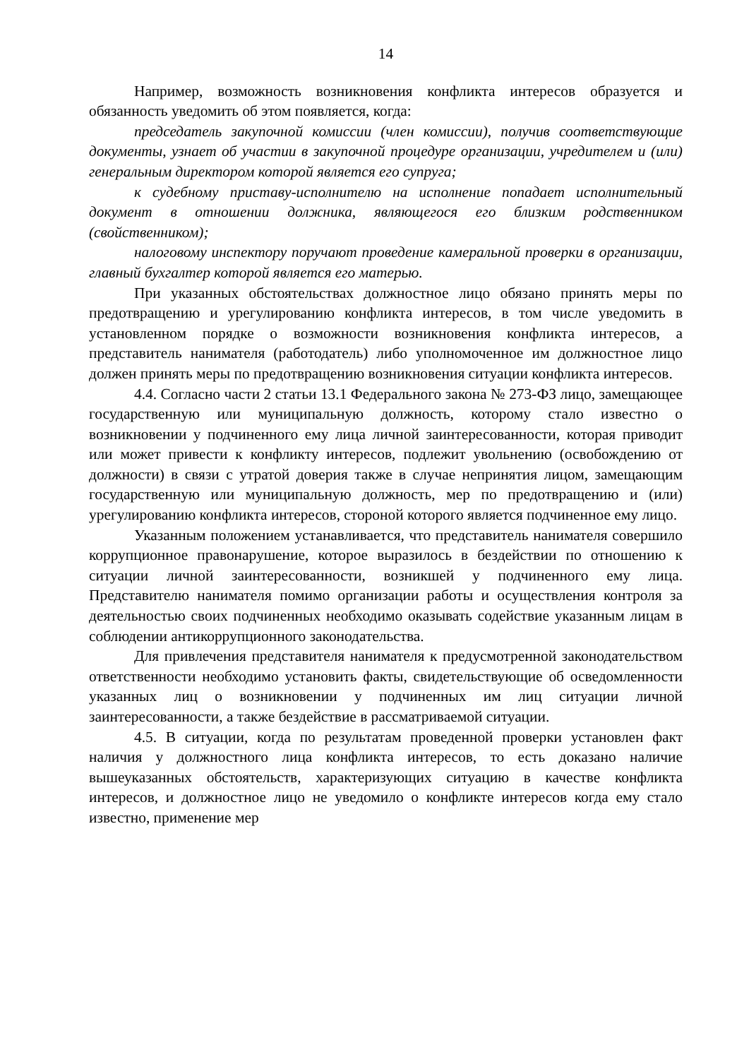14
Например, возможность возникновения конфликта интересов образуется и обязанность уведомить об этом появляется, когда:
председатель закупочной комиссии (член комиссии), получив соответствующие документы, узнает об участии в закупочной процедуре организации, учредителем и (или) генеральным директором которой является его супруга;
к судебному приставу-исполнителю на исполнение попадает исполнительный документ в отношении должника, являющегося его близким родственником (свойственником);
налоговому инспектору поручают проведение камеральной проверки в организации, главный бухгалтер которой является его матерью.
При указанных обстоятельствах должностное лицо обязано принять меры по предотвращению и урегулированию конфликта интересов, в том числе уведомить в установленном порядке о возможности возникновения конфликта интересов, а представитель нанимателя (работодатель) либо уполномоченное им должностное лицо должен принять меры по предотвращению возникновения ситуации конфликта интересов.
4.4. Согласно части 2 статьи 13.1 Федерального закона № 273-ФЗ лицо, замещающее государственную или муниципальную должность, которому стало известно о возникновении у подчиненного ему лица личной заинтересованности, которая приводит или может привести к конфликту интересов, подлежит увольнению (освобождению от должности) в связи с утратой доверия также в случае непринятия лицом, замещающим государственную или муниципальную должность, мер по предотвращению и (или) урегулированию конфликта интересов, стороной которого является подчиненное ему лицо.
Указанным положением устанавливается, что представитель нанимателя совершило коррупционное правонарушение, которое выразилось в бездействии по отношению к ситуации личной заинтересованности, возникшей у подчиненного ему лица. Представителю нанимателя помимо организации работы и осуществления контроля за деятельностью своих подчиненных необходимо оказывать содействие указанным лицам в соблюдении антикоррупционного законодательства.
Для привлечения представителя нанимателя к предусмотренной законодательством ответственности необходимо установить факты, свидетельствующие об осведомленности указанных лиц о возникновении у подчиненных им лиц ситуации личной заинтересованности, а также бездействие в рассматриваемой ситуации.
4.5. В ситуации, когда по результатам проведенной проверки установлен факт наличия у должностного лица конфликта интересов, то есть доказано наличие вышеуказанных обстоятельств, характеризующих ситуацию в качестве конфликта интересов, и должностное лицо не уведомило о конфликте интересов когда ему стало известно, применение мер